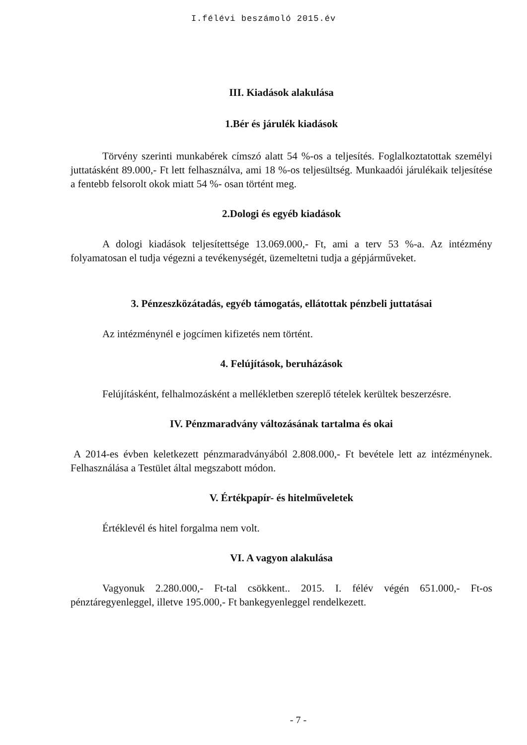I.félévi beszámoló 2015.év
III. Kiadások alakulása
1.Bér és járulék kiadások
Törvény szerinti munkabérek címszó alatt 54 %-os a teljesítés. Foglalkoztatottak személyi juttatásként 89.000,- Ft lett felhasználva, ami 18 %-os teljesültség. Munkaadói járulékaik teljesítése a fentebb felsorolt okok miatt 54 %- osan történt meg.
2.Dologi és egyéb kiadások
A dologi kiadások teljesítettsége 13.069.000,- Ft, ami a terv 53 %-a. Az intézmény folyamatosan el tudja végezni a tevékenységét, üzemeltetni tudja a gépjárműveket.
3. Pénzeszközátadás, egyéb támogatás, ellátottak pénzbeli juttatásai
Az intézménynél e jogcímen kifizetés nem történt.
4. Felújítások, beruházások
Felújításként, felhalmozásként a mellékletben szereplő tételek kerültek beszerzésre.
IV. Pénzmaradvány változásának tartalma és okai
A 2014-es évben keletkezett pénzmaradványából 2.808.000,- Ft bevétele lett az intézménynek. Felhasználása a Testület által megszabott módon.
V. Értékpapír- és hitelműveletek
Értéklevél és hitel forgalma nem volt.
VI. A vagyon alakulása
Vagyonuk 2.280.000,- Ft-tal csökkent.. 2015. I. félév végén 651.000,- Ft-os pénztáregyenleggel, illetve 195.000,- Ft bankegyenleggel rendelkezett.
- 7 -